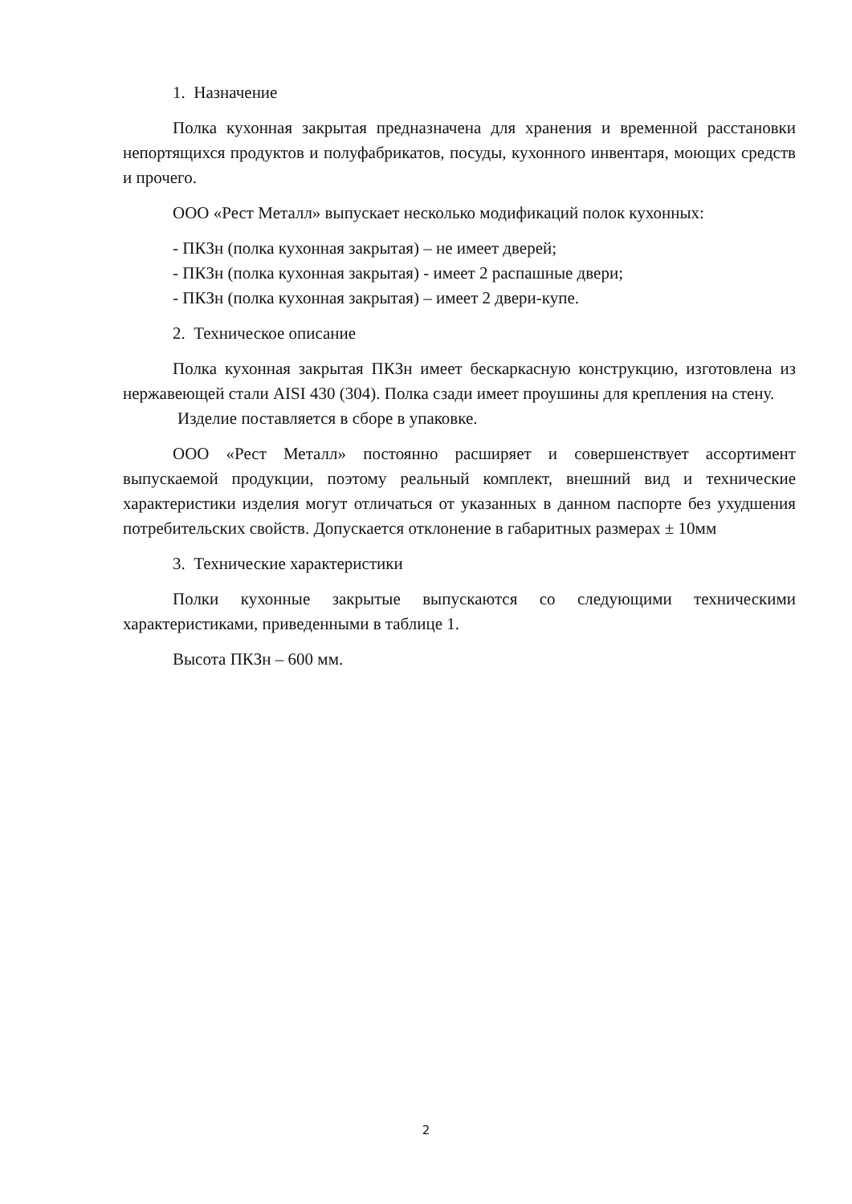1. Назначение
Полка кухонная закрытая предназначена для хранения и временной расстановки непортящихся продуктов и полуфабрикатов, посуды, кухонного инвентаря, моющих средств и прочего.
ООО «Рест Металл» выпускает несколько модификаций полок кухонных:
- ПКЗн (полка кухонная закрытая) – не имеет дверей;
- ПКЗн (полка кухонная закрытая) - имеет 2 распашные двери;
- ПКЗн (полка кухонная закрытая) – имеет 2 двери-купе.
2. Техническое описание
Полка кухонная закрытая ПКЗн имеет бескаркасную конструкцию, изготовлена из нержавеющей стали AISI 430 (304). Полка сзади имеет проушины для крепления на стену.
Изделие поставляется в сборе в упаковке.
ООО «Рест Металл» постоянно расширяет и совершенствует ассортимент выпускаемой продукции, поэтому реальный комплект, внешний вид и технические характеристики изделия могут отличаться от указанных в данном паспорте без ухудшения потребительских свойств. Допускается отклонение в габаритных размерах ± 10мм
3. Технические характеристики
Полки кухонные закрытые выпускаются со следующими техническими характеристиками, приведенными в таблице 1.
Высота ПКЗн – 600 мм.
2